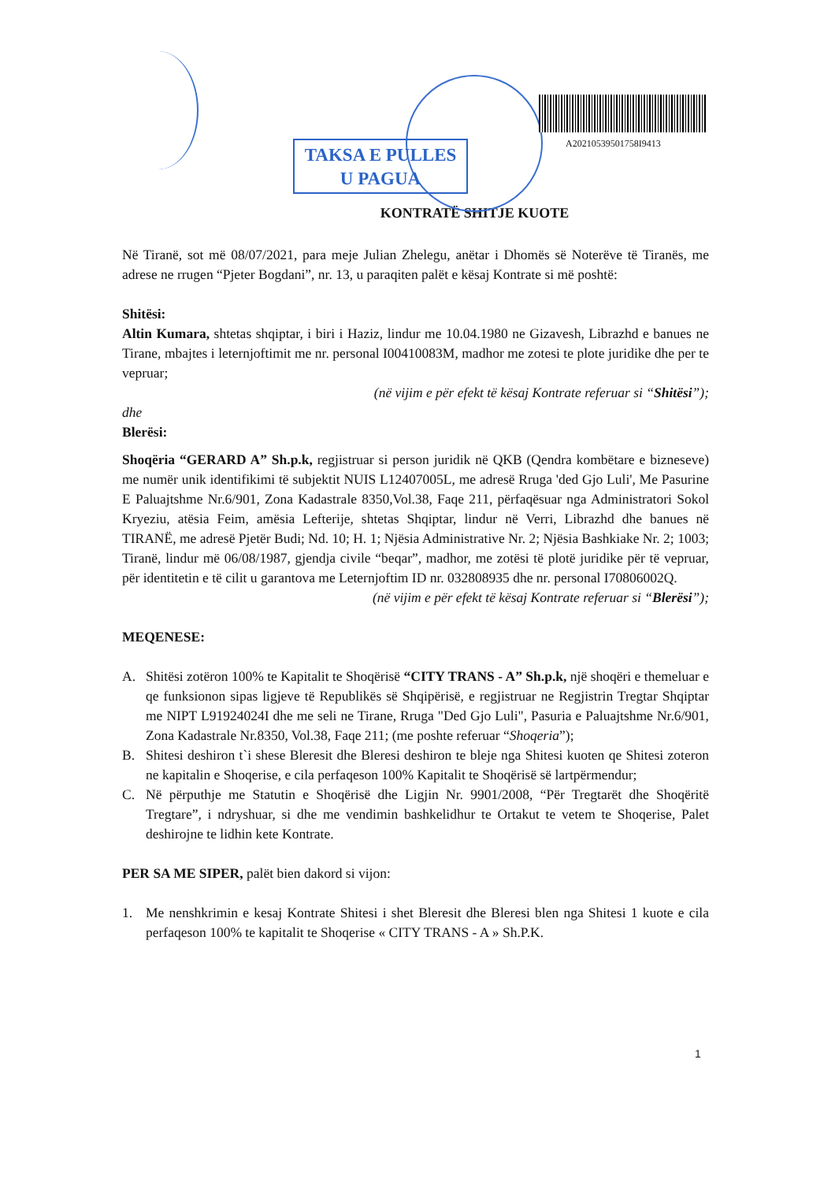TAKSA E PULLES
U PAGUA
A20210539501758I9413
KONTRATË SHITJE KUOTE
Në Tiranë, sot më 08/07/2021, para meje Julian Zhelegu, anëtar i Dhomës së Noterëve të Tiranës, me adrese ne rrugen “Pjeter Bogdani”, nr. 13, u paraqiten palët e kësaj Kontrate si më poshtë:
Shitësi:
Altin Kumara, shtetas shqiptar, i biri i Haziz, lindur me 10.04.1980 ne Gizavesh, Librazhd e banues ne Tirane, mbajtes i leternjoftimit me nr. personal I00410083M, madhor me zotesi te plote juridike dhe per te vepruar;
(në vijim e për efekt të kësaj Kontrate referuar si “Shitësi”);
dhe
Blerësi:
Shoqëria “GERARD A” Sh.p.k, regjistruar si person juridik në QKB (Qendra kombëtare e bizneseve) me numër unik identifikimi të subjektit NUIS L12407005L, me adresë Rruga 'ded Gjo Luli', Me Pasurine E Paluajtshme Nr.6/901, Zona Kadastrale 8350,Vol.38, Faqe 211, përfaqësuar nga Administratori Sokol Kryeziu, atësia Feim, amësia Lefterije, shtetas Shqiptar, lindur në Verri, Librazhd dhe banues në TIRANË, me adresë Pjetër Budi; Nd. 10; H. 1; Njësia Administrative Nr. 2; Njësia Bashkiake Nr. 2; 1003; Tiranë, lindur më 06/08/1987, gjendja civile “beqar”, madhor, me zotësi të plotë juridike për të vepruar, për identitetin e të cilit u garantova me Leternjoftim ID nr. 032808935 dhe nr. personal I70806002Q.
(në vijim e për efekt të kësaj Kontrate referuar si “Blerësi”);
MEQENESE:
A. Shitësi zotëron 100% te Kapitalit te Shoqërisë “CITY TRANS - A” Sh.p.k, një shoqëri e themeluar e qe funksionon sipas ligjeve të Republikës së Shqipërisë, e regjistruar ne Regjistrin Tregtar Shqiptar me NIPT L91924024I dhe me seli ne Tirane, Rruga "Ded Gjo Luli", Pasuria e Paluajtshme Nr.6/901, Zona Kadastrale Nr.8350, Vol.38, Faqe 211; (me poshte referuar “Shoqeria”);
B. Shitesi deshiron t`i shese Bleresit dhe Bleresi deshiron te bleje nga Shitesi kuoten qe Shitesi zoteron ne kapitalin e Shoqerise, e cila perfaqeson 100% Kapitalit te Shoqërisë së lartpërmendur;
C. Në përputhje me Statutin e Shoqërisë dhe Ligjin Nr. 9901/2008, “Për Tregtarët dhe Shoqëritë Tregtare”, i ndryshuar, si dhe me vendimin bashkelidhur te Ortakut te vetem te Shoqerise, Palet deshirojne te lidhin kete Kontrate.
PER SA ME SIPER, palët bien dakord si vijon:
1. Me nenshkrimin e kesaj Kontrate Shitesi i shet Bleresit dhe Bleresi blen nga Shitesi 1 kuote e cila perfaqeson 100% te kapitalit te Shoqerise « CITY TRANS - A » Sh.P.K.
1